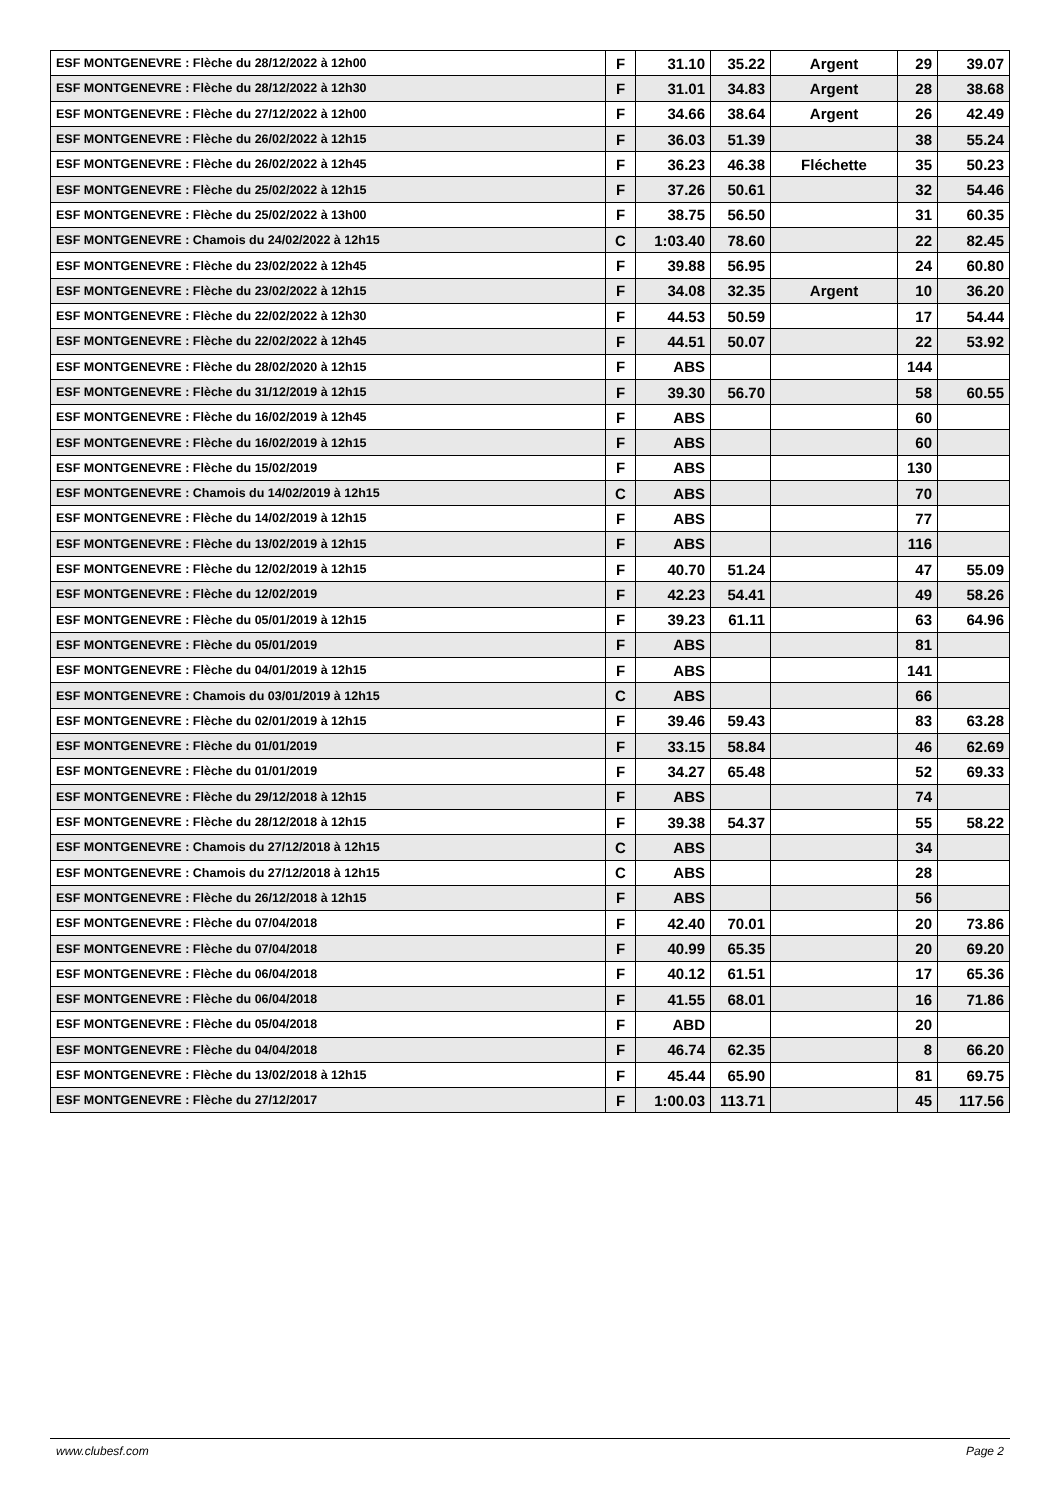| ESF MONTGENEVRE : Flèche du 28/12/2022 à 12h00 | F | 31.10 | 35.22 | Argent | 29 | 39.07 |
| ESF MONTGENEVRE : Flèche du 28/12/2022 à 12h30 | F | 31.01 | 34.83 | Argent | 28 | 38.68 |
| ESF MONTGENEVRE : Flèche du 27/12/2022 à 12h00 | F | 34.66 | 38.64 | Argent | 26 | 42.49 |
| ESF MONTGENEVRE : Flèche du 26/02/2022 à 12h15 | F | 36.03 | 51.39 | | 38 | 55.24 |
| ESF MONTGENEVRE : Flèche du 26/02/2022 à 12h45 | F | 36.23 | 46.38 | Fléchette | 35 | 50.23 |
| ESF MONTGENEVRE : Flèche du 25/02/2022 à 12h15 | F | 37.26 | 50.61 | | 32 | 54.46 |
| ESF MONTGENEVRE : Flèche du 25/02/2022 à 13h00 | F | 38.75 | 56.50 | | 31 | 60.35 |
| ESF MONTGENEVRE : Chamois du 24/02/2022 à 12h15 | C | 1:03.40 | 78.60 | | 22 | 82.45 |
| ESF MONTGENEVRE : Flèche du 23/02/2022 à 12h45 | F | 39.88 | 56.95 | | 24 | 60.80 |
| ESF MONTGENEVRE : Flèche du 23/02/2022 à 12h15 | F | 34.08 | 32.35 | Argent | 10 | 36.20 |
| ESF MONTGENEVRE : Flèche du 22/02/2022 à 12h30 | F | 44.53 | 50.59 | | 17 | 54.44 |
| ESF MONTGENEVRE : Flèche du 22/02/2022 à 12h45 | F | 44.51 | 50.07 | | 22 | 53.92 |
| ESF MONTGENEVRE : Flèche du 28/02/2020 à 12h15 | F | ABS | | | 144 | |
| ESF MONTGENEVRE : Flèche du 31/12/2019 à 12h15 | F | 39.30 | 56.70 | | 58 | 60.55 |
| ESF MONTGENEVRE : Flèche du 16/02/2019 à 12h45 | F | ABS | | | 60 | |
| ESF MONTGENEVRE : Flèche du 16/02/2019 à 12h15 | F | ABS | | | 60 | |
| ESF MONTGENEVRE : Flèche du 15/02/2019 | F | ABS | | | 130 | |
| ESF MONTGENEVRE : Chamois du 14/02/2019 à 12h15 | C | ABS | | | 70 | |
| ESF MONTGENEVRE : Flèche du 14/02/2019 à 12h15 | F | ABS | | | 77 | |
| ESF MONTGENEVRE : Flèche du 13/02/2019 à 12h15 | F | ABS | | | 116 | |
| ESF MONTGENEVRE : Flèche du 12/02/2019 à 12h15 | F | 40.70 | 51.24 | | 47 | 55.09 |
| ESF MONTGENEVRE : Flèche du 12/02/2019 | F | 42.23 | 54.41 | | 49 | 58.26 |
| ESF MONTGENEVRE : Flèche du 05/01/2019 à 12h15 | F | 39.23 | 61.11 | | 63 | 64.96 |
| ESF MONTGENEVRE : Flèche du 05/01/2019 | F | ABS | | | 81 | |
| ESF MONTGENEVRE : Flèche du 04/01/2019 à 12h15 | F | ABS | | | 141 | |
| ESF MONTGENEVRE : Chamois du 03/01/2019 à 12h15 | C | ABS | | | 66 | |
| ESF MONTGENEVRE : Flèche du 02/01/2019 à 12h15 | F | 39.46 | 59.43 | | 83 | 63.28 |
| ESF MONTGENEVRE : Flèche du 01/01/2019 | F | 33.15 | 58.84 | | 46 | 62.69 |
| ESF MONTGENEVRE : Flèche du 01/01/2019 | F | 34.27 | 65.48 | | 52 | 69.33 |
| ESF MONTGENEVRE : Flèche du 29/12/2018 à 12h15 | F | ABS | | | 74 | |
| ESF MONTGENEVRE : Flèche du 28/12/2018 à 12h15 | F | 39.38 | 54.37 | | 55 | 58.22 |
| ESF MONTGENEVRE : Chamois du 27/12/2018 à 12h15 | C | ABS | | | 34 | |
| ESF MONTGENEVRE : Chamois du 27/12/2018 à 12h15 | C | ABS | | | 28 | |
| ESF MONTGENEVRE : Flèche du 26/12/2018 à 12h15 | F | ABS | | | 56 | |
| ESF MONTGENEVRE : Flèche du 07/04/2018 | F | 42.40 | 70.01 | | 20 | 73.86 |
| ESF MONTGENEVRE : Flèche du 07/04/2018 | F | 40.99 | 65.35 | | 20 | 69.20 |
| ESF MONTGENEVRE : Flèche du 06/04/2018 | F | 40.12 | 61.51 | | 17 | 65.36 |
| ESF MONTGENEVRE : Flèche du 06/04/2018 | F | 41.55 | 68.01 | | 16 | 71.86 |
| ESF MONTGENEVRE : Flèche du 05/04/2018 | F | ABD | | | 20 | |
| ESF MONTGENEVRE : Flèche du 04/04/2018 | F | 46.74 | 62.35 | | 8 | 66.20 |
| ESF MONTGENEVRE : Flèche du 13/02/2018 à 12h15 | F | 45.44 | 65.90 | | 81 | 69.75 |
| ESF MONTGENEVRE : Flèche du 27/12/2017 | F | 1:00.03 | 113.71 | | 45 | 117.56 |
www.clubesf.com Page 2